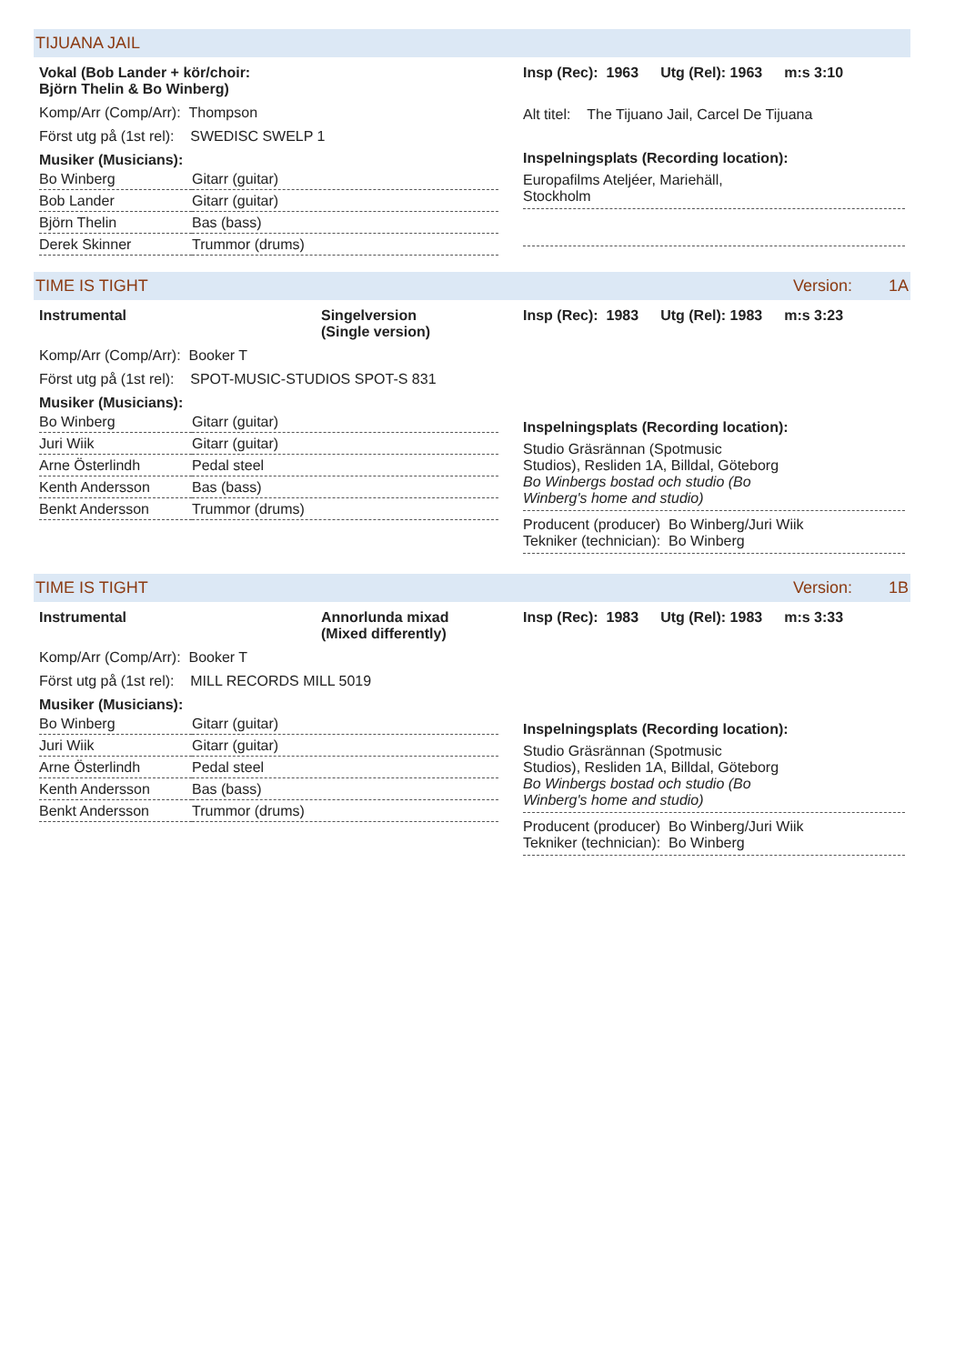TIJUANA JAIL
Vokal (Bob Lander + kör/choir:
Björn Thelin & Bo Winberg)
Komp/Arr (Comp/Arr): Thompson
Först utg på (1st rel): SWEDISC SWELP 1
Musiker (Musicians):
| Bo Winberg | Gitarr (guitar) |
| Bob Lander | Gitarr (guitar) |
| Björn Thelin | Bas (bass) |
| Derek Skinner | Trummor (drums) |
Insp (Rec): 1963 Utg (Rel): 1963 m:s 3:10
Alt titel: The Tijuano Jail, Carcel De Tijuana
Inspelningsplats (Recording location):
Europafilms Ateljéer, Mariehäll,
Stockholm
TIME IS TIGHT Version: 1A
Instrumental Singelversion
(Single version)
Komp/Arr (Comp/Arr): Booker T
Först utg på (1st rel): SPOT-MUSIC-STUDIOS SPOT-S 831
Musiker (Musicians):
| Bo Winberg | Gitarr (guitar) |
| Juri Wiik | Gitarr (guitar) |
| Arne Österlindh | Pedal steel |
| Kenth Andersson | Bas (bass) |
| Benkt Andersson | Trummor (drums) |
Insp (Rec): 1983 Utg (Rel): 1983 m:s 3:23
Inspelningsplats (Recording location):
Studio Gräsrännan (Spotmusic
Studios), Resliden 1A, Billdal, Göteborg
Bo Winbergs bostad och studio (Bo
Winberg's home and studio)
Producent (producer) Bo Winberg/Juri Wiik
Tekniker (technician): Bo Winberg
TIME IS TIGHT Version: 1B
Instrumental Annorlunda mixad
(Mixed differently)
Komp/Arr (Comp/Arr): Booker T
Först utg på (1st rel): MILL RECORDS MILL 5019
Musiker (Musicians):
| Bo Winberg | Gitarr (guitar) |
| Juri Wiik | Gitarr (guitar) |
| Arne Österlindh | Pedal steel |
| Kenth Andersson | Bas (bass) |
| Benkt Andersson | Trummor (drums) |
Insp (Rec): 1983 Utg (Rel): 1983 m:s 3:33
Inspelningsplats (Recording location):
Studio Gräsrännan (Spotmusic
Studios), Resliden 1A, Billdal, Göteborg
Bo Winbergs bostad och studio (Bo
Winberg's home and studio)
Producent (producer) Bo Winberg/Juri Wiik
Tekniker (technician): Bo Winberg